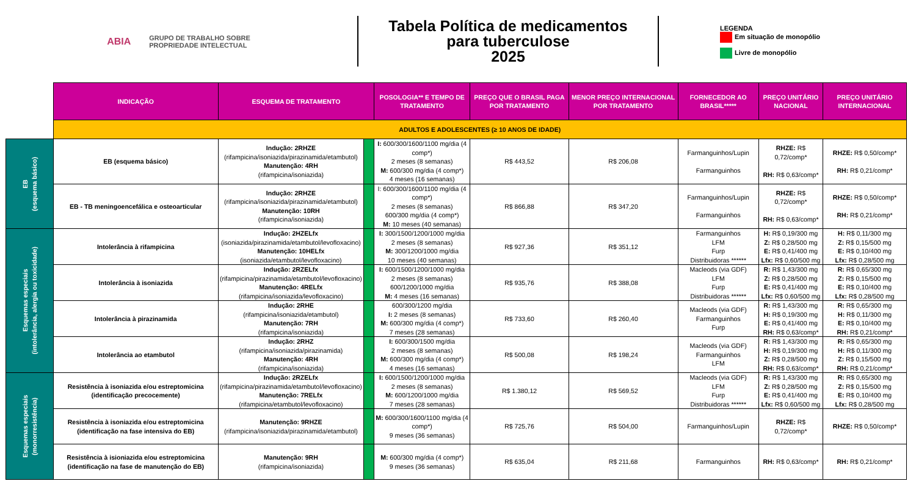ABIA
GRUPO DE TRABALHO SOBRE
PROPRIEDADE INTELECTUAL
Tabela Política de medicamentos
para tuberculose
2025
LEGENDA
Em situação de monopólio
Livre de monopólio
| | INDICAÇÃO | ESQUEMA DE TRATAMENTO | | POSOLOGIA** E TEMPO DE TRATAMENTO | PREÇO QUE O BRASIL PAGA POR TRATAMENTO | MENOR PREÇO INTERNACIONAL POR TRATAMENTO | FORNECEDOR AO BRASIL***** | PREÇO UNITÁRIO NACIONAL | PREÇO UNITÁRIO INTERNACIONAL |
| | ADULTOS E ADOLESCENTES (≥ 10 ANOS DE IDADE) | | | | | | | | |
| EB (esquema básico) | EB (esquema básico) | Indução: 2RHZE (rifampicina/isoniazida/pirazinamida/etambutol) Manutenção: 4RH (rifampicina/isoniazida) | | I: 600/300/1600/1100 mg/dia (4 comp*) 2 meses (8 semanas) M: 600/300 mg/dia (4 comp*) 4 meses (16 semanas) | R$ 443,52 | R$ 206,08 | Farmanguinhos/Lupin Farmanguinhos | RHZE: R$ 0,72/comp* RH: R$ 0,63/comp* | RHZE: R$ 0,50/comp* RH: R$ 0,21/comp* |
| | EB - TB meningoencefálica e osteoarticular | Indução: 2RHZE (rifampicina/isoniazida/pirazinamida/etambutol) Manutenção: 10RH (rifampicina/isoniazida) | | I: 600/300/1600/1100 mg/dia (4 comp*) 2 meses (8 semanas) 600/300 mg/dia (4 comp*) M: 10 meses (40 semanas) | R$ 866,88 | R$ 347,20 | Farmanguinhos/Lupin Farmanguinhos | RHZE: R$ 0,72/comp* RH: R$ 0,63/comp* | RHZE: R$ 0,50/comp* RH: R$ 0,21/comp* |
| Esquemas especiais (intolerância, alergia ou toxicidade) | Intolerância à rifampicina | Indução: 2HZELfx (isoniazida/pirazinamida/etambutol/levofloxacino) Manutenção: 10HELfx (isoniazida/etambutol/levofloxacino) | | I: 300/1500/1200/1000 mg/dia 2 meses (8 semanas) M: 300/1200/1000 mg/dia 10 meses (40 semanas) | R$ 927,36 | R$ 351,12 | Farmanguinhos LFM Furp Distribuidoras ****** | H: R$ 0,19/300 mg Z: R$ 0,28/500 mg E: R$ 0,41/400 mg Lfx: R$ 0,60/500 mg | H: R$ 0,11/300 mg Z: R$ 0,15/500 mg E: R$ 0,10/400 mg Lfx: R$ 0,28/500 mg |
| | Intolerância à isoniazida | Indução: 2RZELfx (rifampicina/pirazinamida/etambutol/levofloxacino) Manutenção: 4RELfx (rifampicina/isoniazida/levofloxacino) | | I: 600/1500/1200/1000 mg/dia 2 meses (8 semanas) 600/1200/1000 mg/dia M: 4 meses (16 semanas) | R$ 935,76 | R$ 388,08 | Macleods (via GDF) LFM Furp Distribuidoras ****** | R: R$ 1,43/300 mg Z: R$ 0,28/500 mg E: R$ 0,41/400 mg Lfx: R$ 0,60/500 mg | R: R$ 0,65/300 mg Z: R$ 0,15/500 mg E: R$ 0,10/400 mg Lfx: R$ 0,28/500 mg |
| | Intolerância à pirazinamida | Indução: 2RHE (rifampicina/isoniazida/etambutol) Manutenção: 7RH (rifampicina/isoniazida) | | 600/300/1200 mg/dia I: 2 meses (8 semanas) M: 600/300 mg/dia (4 comp*) 7 meses (28 semanas) | R$ 733,60 | R$ 260,40 | Macleods (via GDF) Farmanguinhos Furp | R: R$ 1,43/300 mg H: R$ 0,19/300 mg E: R$ 0,41/400 mg RH: R$ 0,63/comp* | R: R$ 0,65/300 mg H: R$ 0,11/300 mg E: R$ 0,10/400 mg RH: R$ 0,21/comp* |
| | Intolerância ao etambutol | Indução: 2RHZ (rifampicina/isoniazida/pirazinamida) Manutenção: 4RH (rifampicina/isoniazida) | | I: 600/300/1500 mg/dia 2 meses (8 semanas) M: 600/300 mg/dia (4 comp*) 4 meses (16 semanas) | R$ 500,08 | R$ 198,24 | Macleods (via GDF) Farmanguinhos LFM | R: R$ 1,43/300 mg H: R$ 0,19/300 mg Z: R$ 0,28/500 mg RH: R$ 0,63/comp* | R: R$ 0,65/300 mg H: R$ 0,11/300 mg Z: R$ 0,15/500 mg RH: R$ 0,21/comp* |
| Esquemas especiais (monorresistência) | Resistência à isoniazida e/ou estreptomicina (identificação precocemente) | Indução: 2RZELfx (rifampicina/pirazinamida/etambutol/levofloxacino) Manutenção: 7RELfx (rifampicina/etambutol/levofloxacino) | | I: 600/1500/1200/1000 mg/dia 2 meses (8 semanas) M: 600/1200/1000 mg/dia 7 meses (28 semanas) | R$ 1.380,12 | R$ 569,52 | Macleods (via GDF) LFM Furp Distribuidoras ****** | R: R$ 1,43/300 mg Z: R$ 0,28/500 mg E: R$ 0,41/400 mg Lfx: R$ 0,60/500 mg | R: R$ 0,65/300 mg Z: R$ 0,15/500 mg E: R$ 0,10/400 mg Lfx: R$ 0,28/500 mg |
| | Resistência à isoniazida e/ou estreptomicina (identificação na fase intensiva do EB) | Manutenção: 9RHZE (rifampicina/isoniazida/pirazinamida/etambutol) | | M: 600/300/1600/1100 mg/dia (4 comp*) 9 meses (36 semanas) | R$ 725,76 | R$ 504,00 | Farmanguinhos/Lupin | RHZE: R$ 0,72/comp* | RHZE: R$ 0,50/comp* |
| | Resistência à isioniazida e/ou estreptomicina (identificação na fase de manutenção do EB) | Manutenção: 9RH (rifampicina/isoniazida) | | M: 600/300 mg/dia (4 comp*) 9 meses (36 semanas) | R$ 635,04 | R$ 211,68 | Farmanguinhos | RH: R$ 0,63/comp* | RH: R$ 0,21/comp* |